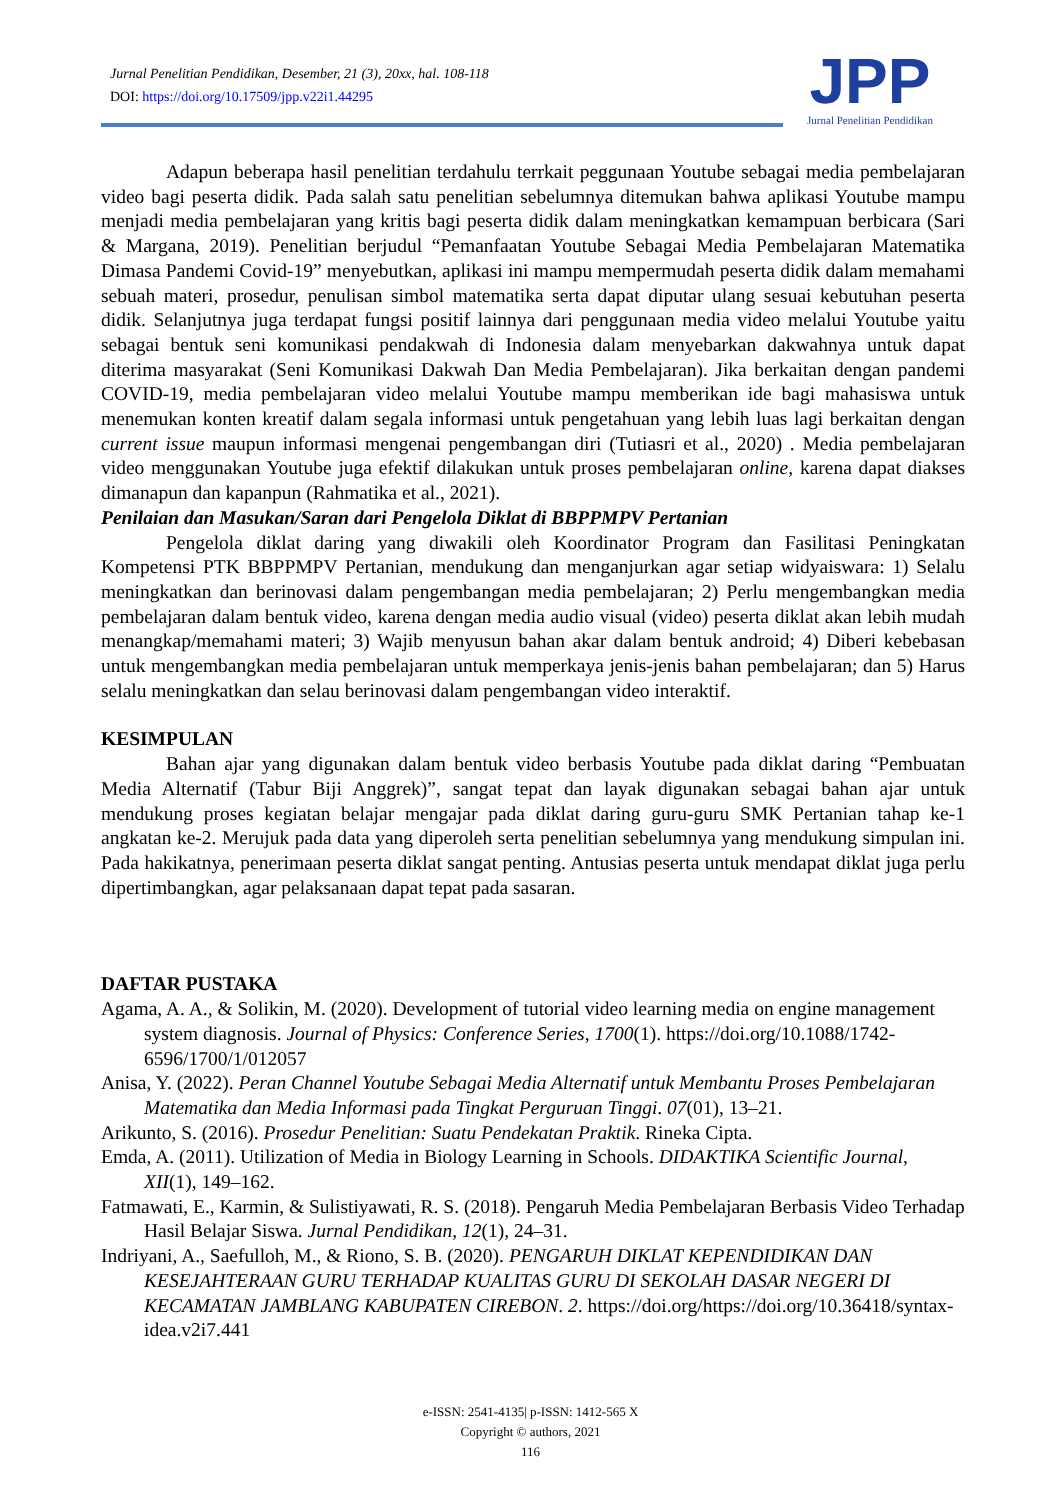Jurnal Penelitian Pendidikan, Desember, 21 (3), 20xx, hal. 108-118
DOI: https://doi.org/10.17509/jpp.v22i1.44295
JPP
Jurnal Penelitian Pendidikan
Adapun beberapa hasil penelitian terdahulu terrkait peggunaan Youtube sebagai media pembelajaran video bagi peserta didik. Pada salah satu penelitian sebelumnya ditemukan bahwa aplikasi Youtube mampu menjadi media pembelajaran yang kritis bagi peserta didik dalam meningkatkan kemampuan berbicara (Sari & Margana, 2019). Penelitian berjudul “Pemanfaatan Youtube Sebagai Media Pembelajaran Matematika Dimasa Pandemi Covid-19” menyebutkan, aplikasi ini mampu mempermudah peserta didik dalam memahami sebuah materi, prosedur, penulisan simbol matematika serta dapat diputar ulang sesuai kebutuhan peserta didik. Selanjutnya juga terdapat fungsi positif lainnya dari penggunaan media video melalui Youtube yaitu sebagai bentuk seni komunikasi pendakwah di Indonesia dalam menyebarkan dakwahnya untuk dapat diterima masyarakat (Seni Komunikasi Dakwah Dan Media Pembelajaran). Jika berkaitan dengan pandemi COVID-19, media pembelajaran video melalui Youtube mampu memberikan ide bagi mahasiswa untuk menemukan konten kreatif dalam segala informasi untuk pengetahuan yang lebih luas lagi berkaitan dengan current issue maupun informasi mengenai pengembangan diri (Tutiasri et al., 2020) . Media pembelajaran video menggunakan Youtube juga efektif dilakukan untuk proses pembelajaran online, karena dapat diakses dimanapun dan kapanpun (Rahmatika et al., 2021).
Penilaian dan Masukan/Saran dari Pengelola Diklat di BBPPMPV Pertanian
Pengelola diklat daring yang diwakili oleh Koordinator Program dan Fasilitasi Peningkatan Kompetensi PTK BBPPMPV Pertanian, mendukung dan menganjurkan agar setiap widyaiswara: 1) Selalu meningkatkan dan berinovasi dalam pengembangan media pembelajaran; 2) Perlu mengembangkan media pembelajaran dalam bentuk video, karena dengan media audio visual (video) peserta diklat akan lebih mudah menangkap/memahami materi; 3) Wajib menyusun bahan akar dalam bentuk android; 4) Diberi kebebasan untuk mengembangkan media pembelajaran untuk memperkaya jenis-jenis bahan pembelajaran; dan 5) Harus selalu meningkatkan dan selau berinovasi dalam pengembangan video interaktif.
KESIMPULAN
Bahan ajar yang digunakan dalam bentuk video berbasis Youtube pada diklat daring “Pembuatan Media Alternatif (Tabur Biji Anggrek)”, sangat tepat dan layak digunakan sebagai bahan ajar untuk mendukung proses kegiatan belajar mengajar pada diklat daring guru-guru SMK Pertanian tahap ke-1 angkatan ke-2. Merujuk pada data yang diperoleh serta penelitian sebelumnya yang mendukung simpulan ini. Pada hakikatnya, penerimaan peserta diklat sangat penting. Antusias peserta untuk mendapat diklat juga perlu dipertimbangkan, agar pelaksanaan dapat tepat pada sasaran.
DAFTAR PUSTAKA
Agama, A. A., & Solikin, M. (2020). Development of tutorial video learning media on engine management system diagnosis. Journal of Physics: Conference Series, 1700(1). https://doi.org/10.1088/1742-6596/1700/1/012057
Anisa, Y. (2022). Peran Channel Youtube Sebagai Media Alternatif untuk Membantu Proses Pembelajaran Matematika dan Media Informasi pada Tingkat Perguruan Tinggi. 07(01), 13–21.
Arikunto, S. (2016). Prosedur Penelitian: Suatu Pendekatan Praktik. Rineka Cipta.
Emda, A. (2011). Utilization of Media in Biology Learning in Schools. DIDAKTIKA Scientific Journal, XII(1), 149–162.
Fatmawati, E., Karmin, & Sulistiyawati, R. S. (2018). Pengaruh Media Pembelajaran Berbasis Video Terhadap Hasil Belajar Siswa. Jurnal Pendidikan, 12(1), 24–31.
Indriyani, A., Saefulloh, M., & Riono, S. B. (2020). PENGARUH DIKLAT KEPENDIDIKAN DAN KESEJAHTERAAN GURU TERHADAP KUALITAS GURU DI SEKOLAH DASAR NEGERI DI KECAMATAN JAMBLANG KABUPATEN CIREBON. 2. https://doi.org/https://doi.org/10.36418/syntax-idea.v2i7.441
e-ISSN: 2541-4135| p-ISSN: 1412-565 X
Copyright © authors, 2021
116